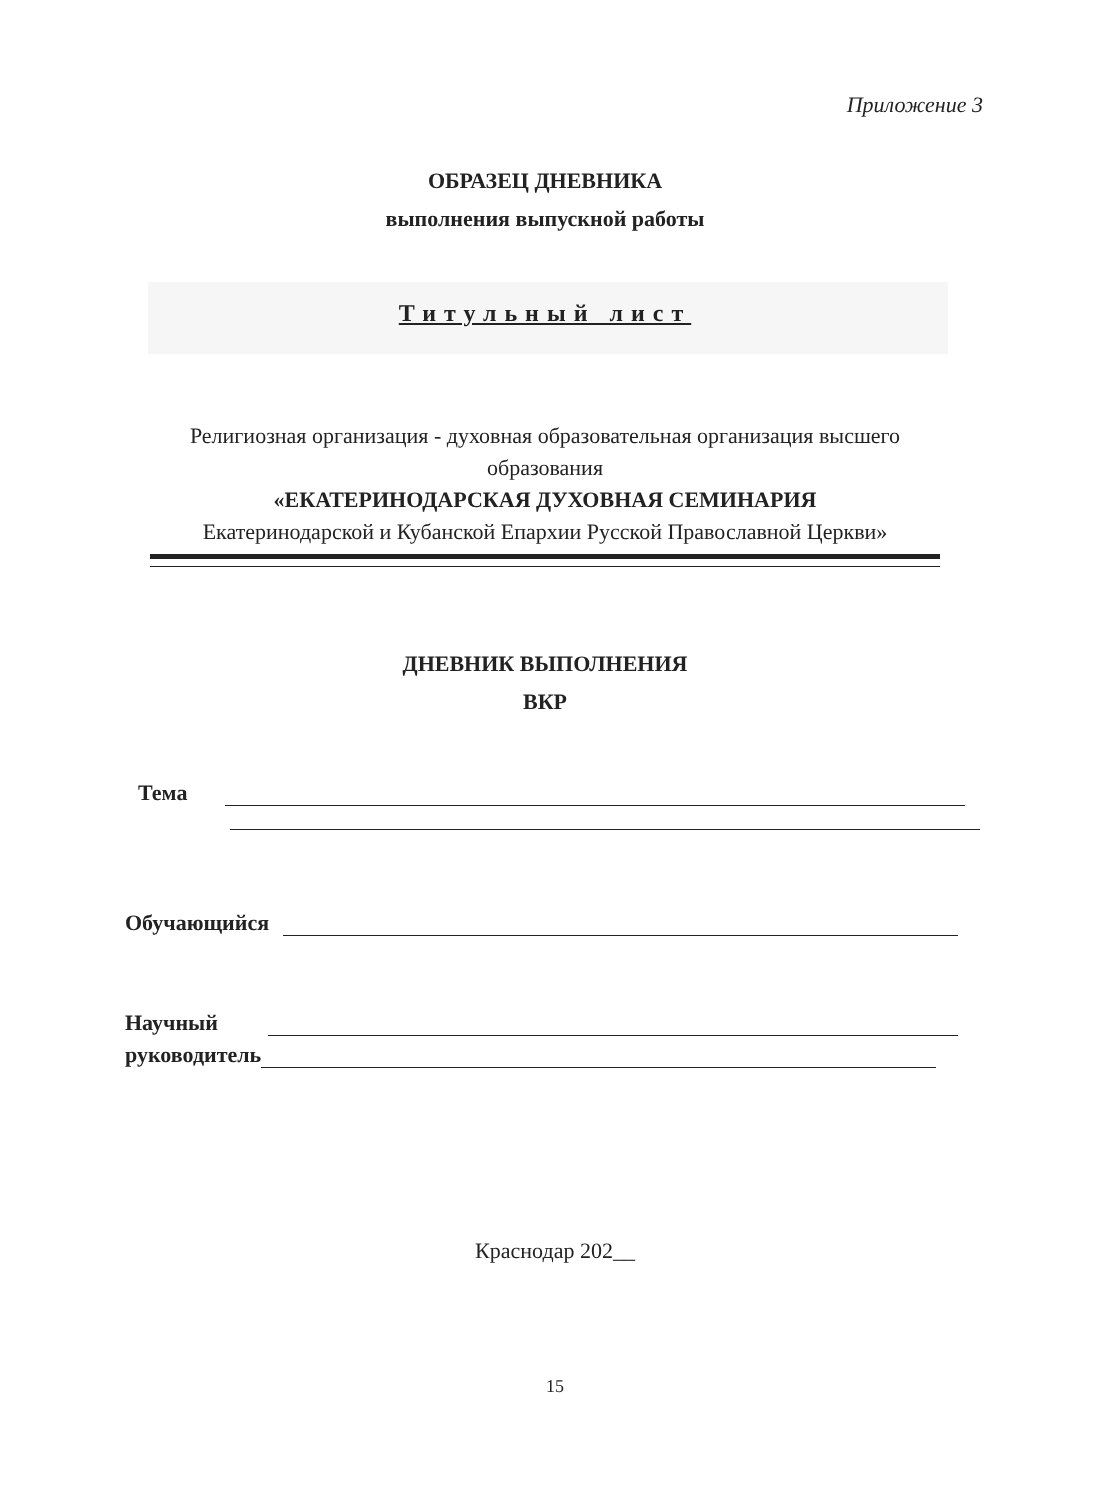Приложение 3
ОБРАЗЕЦ ДНЕВНИКА
выполнения выпускной работы
Титульный лист
Религиозная организация - духовная образовательная организация высшего образования
«ЕКАТЕРИНОДАРСКАЯ ДУХОВНАЯ СЕМИНАРИЯ
Екатеринодарской и Кубанской Епархии Русской Православной Церкви»
ДНЕВНИК ВЫПОЛНЕНИЯ
ВКР
Тема
Обучающийся
Научный
руководитель
Краснодар 202__
15